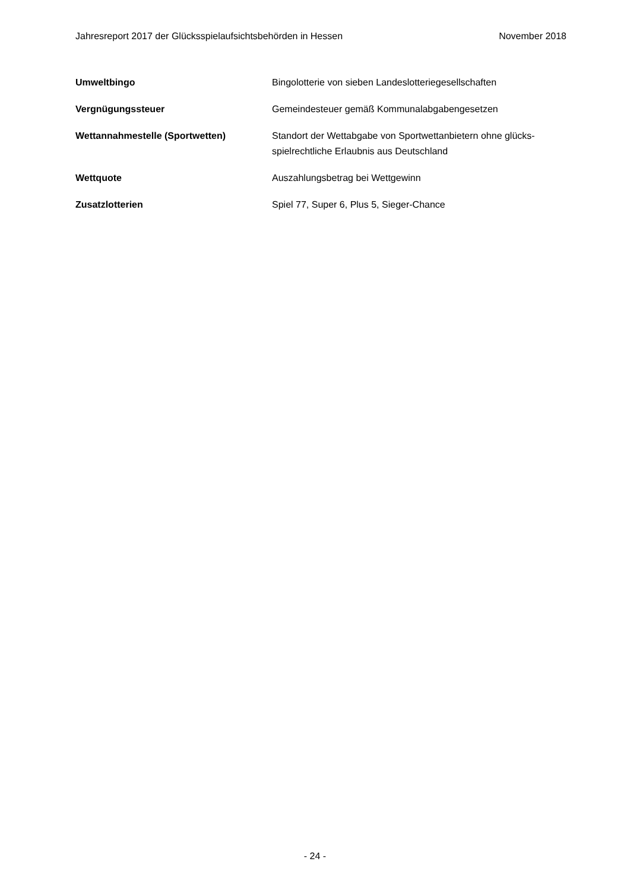Jahresreport 2017 der Glücksspielaufsichtsbehörden in Hessen November 2018
Umweltbingo Bingolotterie von sieben Landeslotteriegesellschaften
Vergnügungssteuer Gemeindesteuer gemäß Kommunalabgabengesetzen
Wettannahmestelle (Sportwetten) Standort der Wettabgabe von Sportwettanbietern ohne glücks-
spielrechtliche Erlaubnis aus Deutschland
Wettquote Auszahlungsbetrag bei Wettgewinn
Zusatzlotterien Spiel 77, Super 6, Plus 5, Sieger-Chance
- 24 -